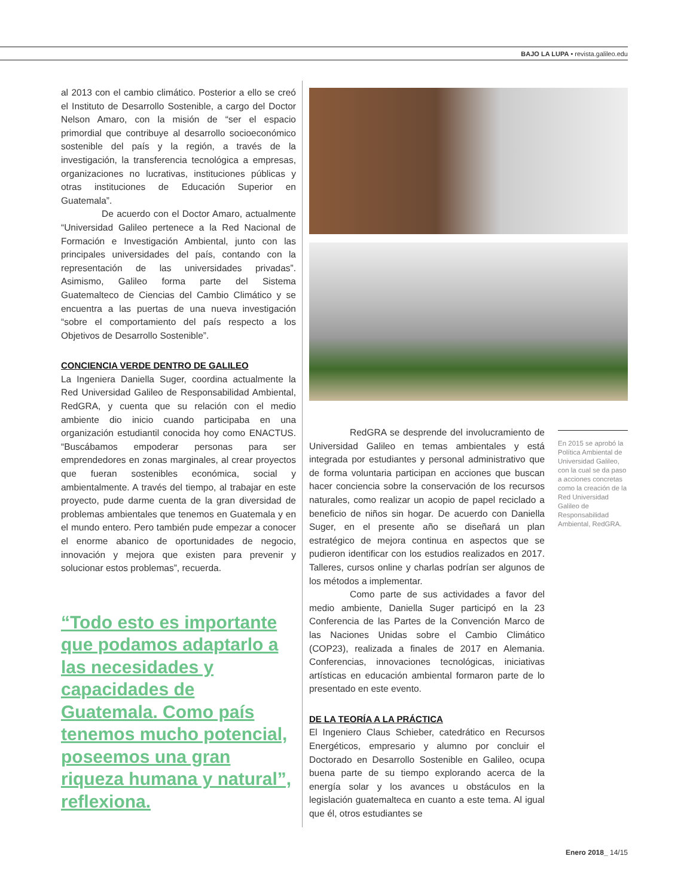BAJO LA LUPA • revista.galileo.edu
al 2013 con el cambio climático. Posterior a ello se creó el Instituto de Desarrollo Sostenible, a cargo del Doctor Nelson Amaro, con la misión de “ser el espacio primordial que contribuye al desarrollo socioeconómico sostenible del país y la región, a través de la investigación, la transferencia tecnológica a empresas, organizaciones no lucrativas, instituciones públicas y otras instituciones de Educación Superior en Guatemala”.
De acuerdo con el Doctor Amaro, actualmente “Universidad Galileo pertenece a la Red Nacional de Formación e Investigación Ambiental, junto con las principales universidades del país, contando con la representación de las universidades privadas”. Asimismo, Galileo forma parte del Sistema Guatemalteco de Ciencias del Cambio Climático y se encuentra a las puertas de una nueva investigación “sobre el comportamiento del país respecto a los Objetivos de Desarrollo Sostenible”.
CONCIENCIA VERDE DENTRO DE GALILEO
La Ingeniera Daniella Suger, coordina actualmente la Red Universidad Galileo de Responsabilidad Ambiental, RedGRA, y cuenta que su relación con el medio ambiente dio inicio cuando participaba en una organización estudiantil conocida hoy como ENACTUS. “Buscábamos empoderar personas para ser emprendedores en zonas marginales, al crear proyectos que fueran sostenibles económica, social y ambientalmente. A través del tiempo, al trabajar en este proyecto, pude darme cuenta de la gran diversidad de problemas ambientales que tenemos en Guatemala y en el mundo entero. Pero también pude empezar a conocer el enorme abanico de oportunidades de negocio, innovación y mejora que existen para prevenir y solucionar estos problemas”, recuerda.
“Todo esto es importante que podamos adaptarlo a las necesidades y capacidades de Guatemala. Como país tenemos mucho potencial, poseemos una gran riqueza humana y natural”, reflexiona.
RedGRA se desprende del involucramiento de Universidad Galileo en temas ambientales y está integrada por estudiantes y personal administrativo que de forma voluntaria participan en acciones que buscan hacer conciencia sobre la conservación de los recursos naturales, como realizar un acopio de papel reciclado a beneficio de niños sin hogar. De acuerdo con Daniella Suger, en el presente año se diseñará un plan estratégico de mejora continua en aspectos que se pudieron identificar con los estudios realizados en 2017. Talleres, cursos online y charlas podrían ser algunos de los métodos a implementar.
Como parte de sus actividades a favor del medio ambiente, Daniella Suger participó en la 23 Conferencia de las Partes de la Convención Marco de las Naciones Unidas sobre el Cambio Climático (COP23), realizada a finales de 2017 en Alemania. Conferencias, innovaciones tecnológicas, iniciativas artísticas en educación ambiental formaron parte de lo presentado en este evento.
DE LA TEORÍA A LA PRÁCTICA
El Ingeniero Claus Schieber, catedrático en Recursos Energéticos, empresario y alumno por concluir el Doctorado en Desarrollo Sostenible en Galileo, ocupa buena parte de su tiempo explorando acerca de la energía solar y los avances u obstáculos en la legislación guatemalteca en cuanto a este tema. Al igual que él, otros estudiantes se
En 2015 se aprobó la Política Ambiental de Universidad Galileo, con la cual se da paso a acciones concretas como la creación de la Red Universidad Galileo de Responsabilidad Ambiental, RedGRA.
Enero 2018_ 14/15